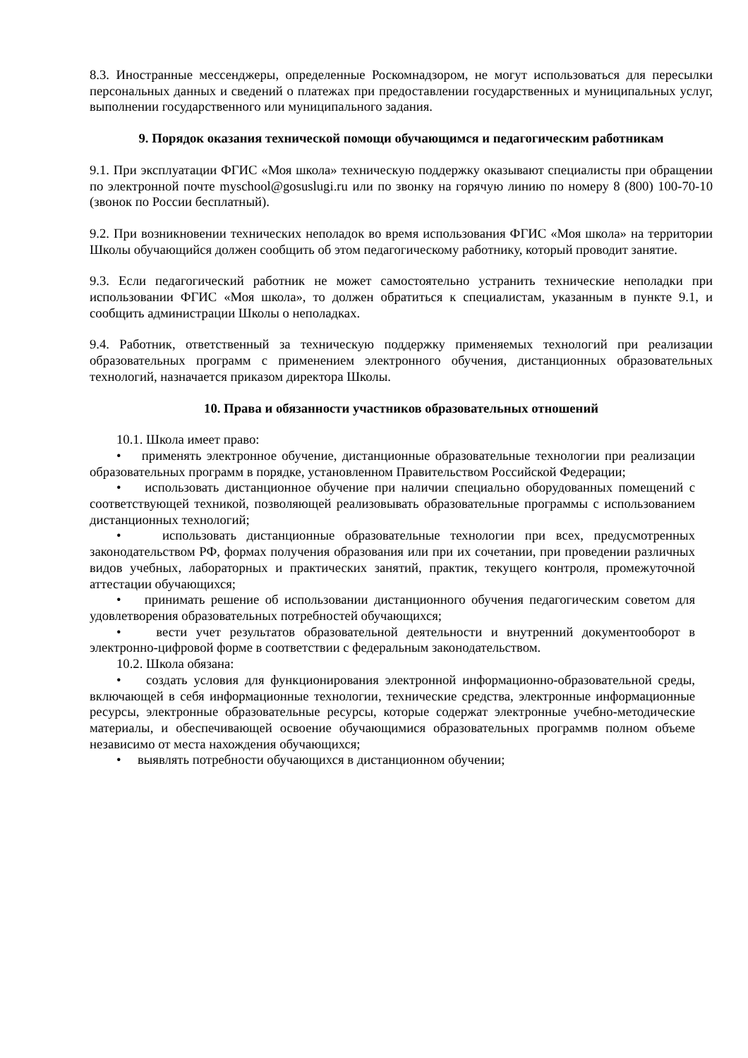8.3. Иностранные мессенджеры, определенные Роскомнадзором, не могут использоваться для пересылки персональных данных и сведений о платежах при предоставлении государственных и муниципальных услуг, выполнении государственного или муниципального задания.
9. Порядок оказания технической помощи обучающимся и педагогическим работникам
9.1. При эксплуатации ФГИС «Моя школа» техническую поддержку оказывают специалисты при обращении по электронной почте myschool@gosuslugi.ru или по звонку на горячую линию по номеру 8 (800) 100-70-10 (звонок по России бесплатный).
9.2. При возникновении технических неполадок во время использования ФГИС «Моя школа» на территории Школы обучающийся должен сообщить об этом педагогическому работнику, который проводит занятие.
9.3. Если педагогический работник не может самостоятельно устранить технические неполадки при использовании ФГИС «Моя школа», то должен обратиться к специалистам, указанным в пункте 9.1, и сообщить администрации Школы о неполадках.
9.4. Работник, ответственный за техническую поддержку применяемых технологий при реализации образовательных программ с применением электронного обучения, дистанционных образовательных технологий, назначается приказом директора Школы.
10. Права и обязанности участников образовательных отношений
10.1. Школа имеет право:
• применять электронное обучение, дистанционные образовательные технологии при реализации образовательных программ в порядке, установленном Правительством Российской Федерации;
• использовать дистанционное обучение при наличии специально оборудованных помещений с соответствующей техникой, позволяющей реализовывать образовательные программы с использованием дистанционных технологий;
• использовать дистанционные образовательные технологии при всех, предусмотренных законодательством РФ, формах получения образования или при их сочетании, при проведении различных видов учебных, лабораторных и практических занятий, практик, текущего контроля, промежуточной аттестации обучающихся;
• принимать решение об использовании дистанционного обучения педагогическим советом для удовлетворения образовательных потребностей обучающихся;
• вести учет результатов образовательной деятельности и внутренний документооборот в электронно-цифровой форме в соответствии с федеральным законодательством.
10.2. Школа обязана:
• создать условия для функционирования электронной информационно-образовательной среды, включающей в себя информационные технологии, технические средства, электронные информационные ресурсы, электронные образовательные ресурсы, которые содержат электронные учебно-методические материалы, и обеспечивающей освоение обучающимися образовательных программв полном объеме независимо от места нахождения обучающихся;
• выявлять потребности обучающихся в дистанционном обучении;